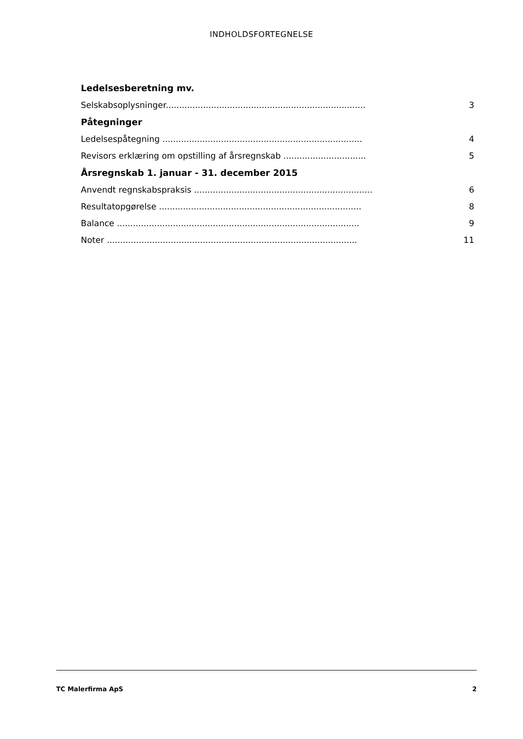INDHOLDSFORTEGNELSE
Ledelsesberetning mv.
Selskabsoplysninger........................................................................... 3
Påtegninger
Ledelsespåtegning ........................................................................... 4
Revisors erklæring om opstilling af årsregnskab ............................... 5
Årsregnskab 1. januar - 31. december 2015
Anvendt regnskabspraksis ................................................................... 6
Resultatopgørelse ............................................................................ 8
Balance ........................................................................................... 9
Noter .............................................................................................. 11
TC Malerfirma ApS 2